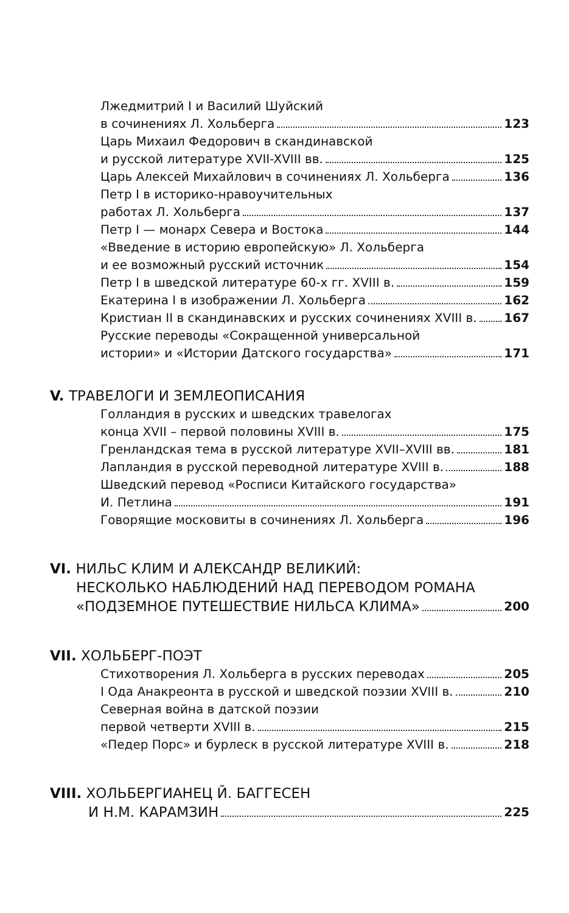Лжедмитрий I и Василий Шуйский
в сочинениях Л. Хольберга 123
Царь Михаил Федорович в скандинавской
и русской литературе XVII-XVIII вв. 125
Царь Алексей Михайлович в сочинениях Л. Хольберга 136
Петр I в историко-нравоучительных
работах Л. Хольберга 137
Петр I — монарх Севера и Востока 144
«Введение в историю европейскую» Л. Хольберга
и ее возможный русский источник 154
Петр I в шведской литературе 60-х гг. XVIII в. 159
Екатерина I в изображении Л. Хольберга 162
Кристиан II в скандинавских и русских сочинениях XVIII в. 167
Русские переводы «Сокращенной универсальной
истории» и «Истории Датского государства» 171
V. ТРАВЕЛОГИ И ЗЕМЛЕОПИСАНИЯ
Голландия в русских и шведских травелогах
конца XVII – первой половины XVIII в. 175
Гренландская тема в русской литературе XVII–XVIII вв. 181
Лапландия в русской переводной литературе XVIII в. 188
Шведский перевод «Росписи Китайского государства»
И. Петлина 191
Говорящие московиты в сочинениях Л. Хольберга 196
VI. НИЛЬС КЛИМ И АЛЕКСАНДР ВЕЛИКИЙ:
НЕСКОЛЬКО НАБЛЮДЕНИЙ НАД ПЕРЕВОДОМ РОМАНА
«ПОДЗЕМНОЕ ПУТЕШЕСТВИЕ НИЛЬСА КЛИМА» 200
VII. ХОЛЬБЕРГ-ПОЭТ
Стихотворения Л. Хольберга в русских переводах 205
I Ода Анакреонта в русской и шведской поэзии XVIII в. 210
Северная война в датской поэзии
первой четверти XVIII в. 215
«Педер Порс» и бурлеск в русской литературе XVIII в. 218
VIII. ХОЛЬБЕРГИАНЕЦ Й. БАГГЕСЕН
И Н.М. КАРАМЗИН 225